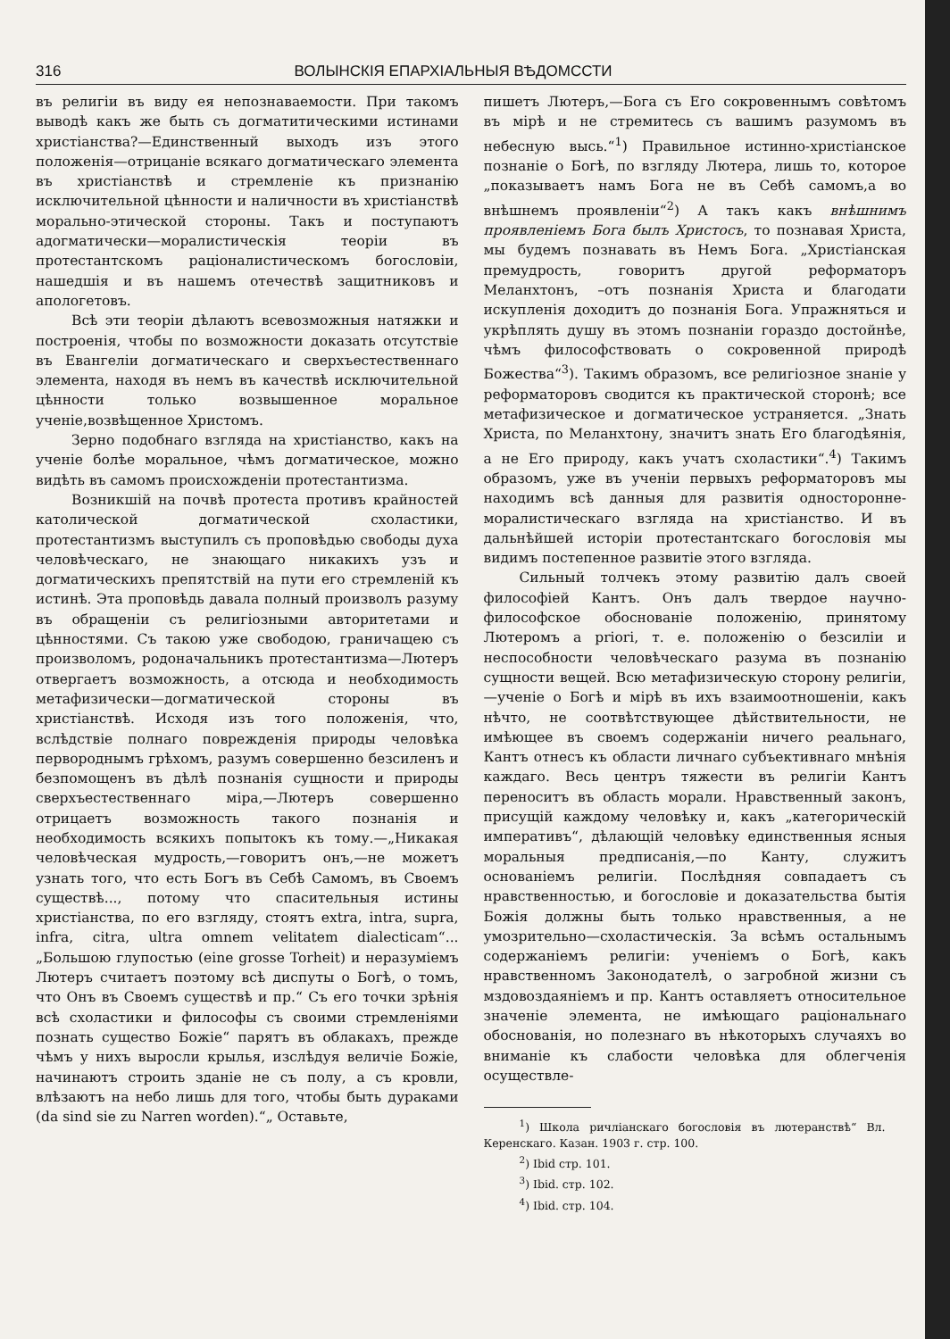316 ВОЛЫНСКІЯ ЕПАРХІАЛЬНЫЯ ВѢДОМССТИ
въ религіи въ виду ея непознаваемости. При такомъ выводѣ какъ же быть съ догматитическими истинами христіанства?—Единственный выходъ изъ этого положенія—отрицаніе всякаго догматическаго элемента въ христіанствѣ и стремленіе къ признанію исключительной цѣнности и наличности въ христіанствѣ морально-этической стороны. Такъ и поступаютъ адогматически—моралистическія теоріи въ протестантскомъ раціоналистическомъ богословіи, нашедшія и въ нашемъ отечествѣ защитниковъ и апологетовъ.
Всѣ эти теоріи дѣлаютъ всевозможныя натяжки и построенія, чтобы по возможности доказать отсутствіе въ Евангеліи догматическаго и сверхъестественнаго элемента, находя въ немъ въ качествѣ исключительной цѣнности только возвышенное моральное ученіе,возвѣщенное Христомъ.
Зерно подобнаго взгляда на христіанство, какъ на ученіе болѣе моральное, чѣмъ догматическое, можно видѣть въ самомъ происхожденіи протестантизма.
Возникшій на почвѣ протеста противъ крайностей католической догматической схоластики, протестантизмъ выступилъ съ проповѣдью свободы духа человѣческаго, не знающаго никакихъ узъ и догматическихъ препятствій на пути его стремленій къ истинѣ. Эта проповѣдь давала полный произволъ разуму въ обращеніи съ религіозными авторитетами и цѣнностями. Съ такою уже свободою, граничащею съ произволомъ, родоначальникъ протестантизма—Лютеръ отвергаетъ возможность, а отсюда и необходимость метафизически—догматической стороны въ христіанствѣ. Исходя изъ того положенія, что, вслѣдствіе полнаго поврежденія природы человѣка первороднымъ грѣхомъ, разумъ совершенно безсиленъ и безпомощенъ въ дѣлѣ познанія сущности и природы сверхъестественнаго міра,—Лютеръ совершенно отрицаетъ возможность такого познанія и необходимость всякихъ попытокъ къ тому.—„Никакая человѣческая мудрость,—говоритъ онъ,—не можетъ узнать того, что есть Богъ въ Себѣ Самомъ, въ Своемъ существѣ..., потому что спасительныя истины христіанства, по его взгляду, стоятъ extra, intra, supra, infra, citra, ultra omnem velitatem dialecticam“... „Большою глупостью (eine grosse Torheit) и неразуміемъ Лютеръ считаетъ поэтому всѣ диспуты о Богѣ, о томъ, что Онъ въ Своемъ существѣ и пр.“ Съ его точки зрѣнія всѣ схоластики и философы съ своими стремленіями познать существо Божіе“ парятъ въ облакахъ, прежде чѣмъ у нихъ выросли крылья, изслѣдуя величіе Божіе, начинаютъ строить зданіе не съ полу, а съ кровли, влѣзаютъ на небо лишь для того, чтобы быть дураками (da sind sie zu Narren worden).“„ Оставьте,
пишетъ Лютеръ,—Бога съ Его сокровеннымъ совѣтомъ въ мірѣ и не стремитесь съ вашимъ разумомъ въ небесную высь.“<sup>1</sup>) Правильное истинно-христіанское познаніе о Богѣ, по взгляду Лютера, лишь то, которое „показываетъ намъ Бога не въ Себѣ самомъ,а во внѣшнемъ проявленіи“<sup>2</sup>) А такъ какъ внѣшнимъ проявленіемъ Бога былъ Христосъ, то познавая Христа, мы будемъ познавать въ Немъ Бога. „Христіанская премудрость, говоритъ другой реформаторъ Меланхтонъ, –отъ познанія Христа и благодати искупленія доходитъ до познанія Бога. Упражняться и укрѣплять душу въ этомъ познаніи гораздо достойнѣе, чѣмъ философствовать о сокровенной природѣ Божества“<sup>3</sup>). Такимъ образомъ, все религіозное знаніе у реформаторовъ сводится къ практической сторонѣ; все метафизическое и догматическое устраняется. „Знать Христа, по Меланхтону, значитъ знать Его благодѣянія, а не Его природу, какъ учатъ схоластики“.<sup>4</sup>) Такимъ образомъ, уже въ ученіи первыхъ реформаторовъ мы находимъ всѣ данныя для развитія односторонне-моралистическаго взгляда на христіанство. И въ дальнѣйшей исторіи протестантскаго богословія мы видимъ постепенное развитіе этого взгляда.
Сильный толчекъ этому развитію далъ своей философіей Кантъ. Онъ далъ твердое научно-философское обоснованіе положенію, принятому Лютеромъ a priori, т. е. положенію о безсиліи и неспособности человѣческаго разума въ познанію сущности вещей. Всю метафизическую сторону религіи,—ученіе о Богѣ и мірѣ въ ихъ взаимоотношеніи, какъ нѣчто, не соотвѣтствующее дѣйствительности, не имѣющее въ своемъ содержаніи ничего реальнаго, Кантъ отнесъ къ области личнаго субъективнаго мнѣнія каждаго. Весь центръ тяжести въ религіи Кантъ переноситъ въ область морали. Нравственный законъ, присущій каждому человѣку и, какъ „категорическій императивъ“, дѣлающій человѣку единственныя ясныя моральныя предписанія,—по Канту, служитъ основаніемъ религіи. Послѣдняя совпадаетъ съ нравственностью, и богословіе и доказательства бытія Божія должны быть только нравственныя, а не умозрительно—схоластическія. За всѣмъ остальнымъ содержаніемъ религіи: ученіемъ о Богѣ, какъ нравственномъ Законодателѣ, о загробной жизни съ мздовоздаяніемъ и пр. Кантъ оставляетъ относительное значеніе элемента, не имѣющаго раціональнаго обоснованія, но полезнаго въ нѣкоторыхъ случаяхъ во вниманіе къ слабости человѣка для облегченія осуществле-
<sup>1</sup>) Школа ричліанскаго богословія въ лютеранствѣ“ Вл. Керенскаго. Казан. 1903 г. стр. 100.
<sup>2</sup>) Ibid стр. 101.
<sup>3</sup>) Ibid. стр. 102.
<sup>4</sup>) Ibid. стр. 104.